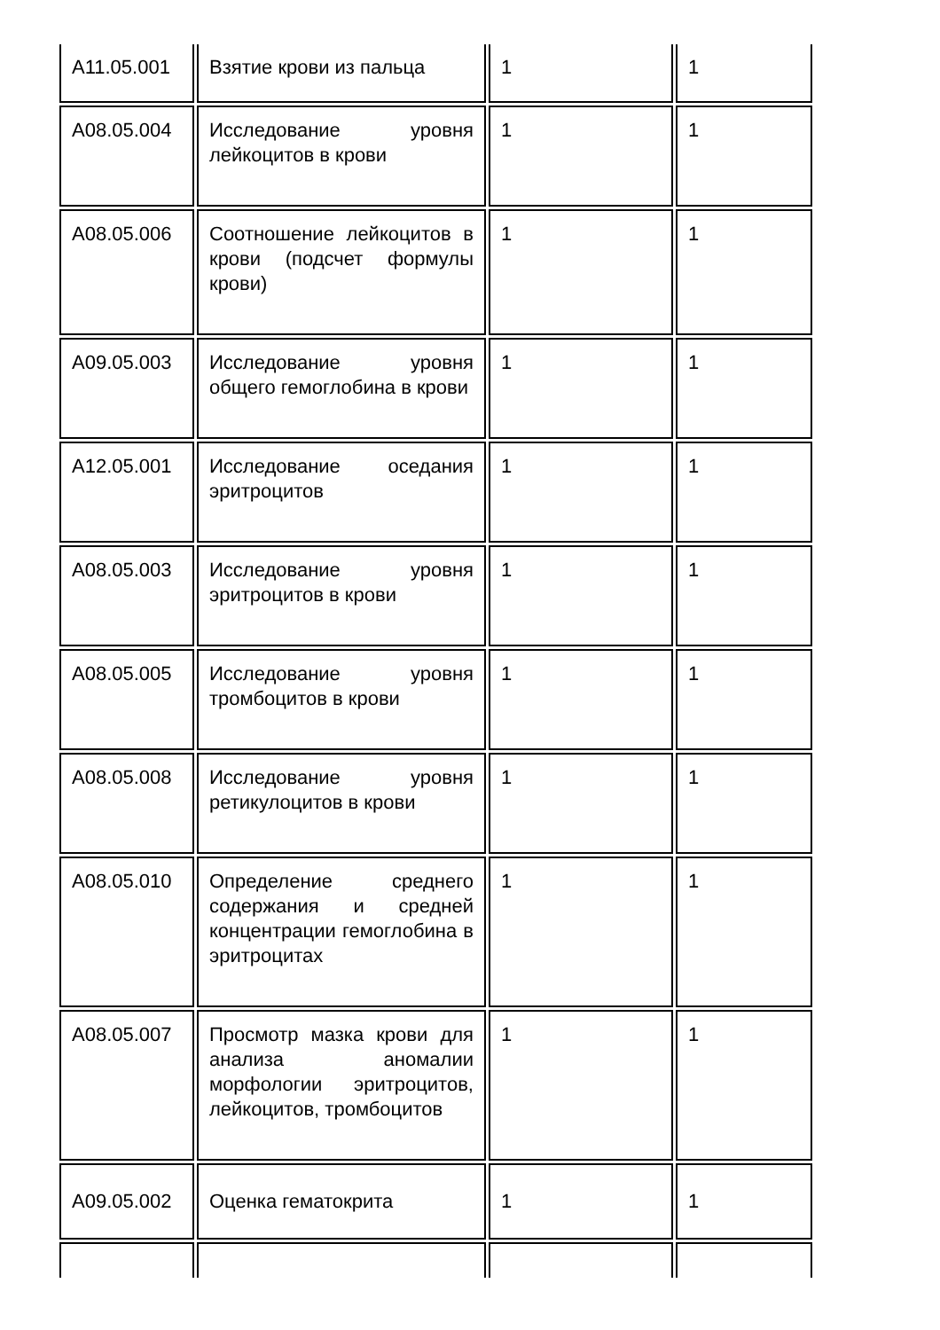| A11.05.001 | Взятие крови из пальца | 1 | 1 |
| A08.05.004 | Исследование уровня лейкоцитов в крови | 1 | 1 |
| A08.05.006 | Соотношение лейкоцитов в крови (подсчет формулы крови) | 1 | 1 |
| A09.05.003 | Исследование уровня общего гемоглобина в крови | 1 | 1 |
| A12.05.001 | Исследование оседания эритроцитов | 1 | 1 |
| A08.05.003 | Исследование уровня эритроцитов в крови | 1 | 1 |
| A08.05.005 | Исследование уровня тромбоцитов в крови | 1 | 1 |
| A08.05.008 | Исследование уровня ретикулоцитов в крови | 1 | 1 |
| A08.05.010 | Определение среднего содержания и средней концентрации гемоглобина в эритроцитах | 1 | 1 |
| A08.05.007 | Просмотр мазка крови для анализа аномалии морфологии эритроцитов, лейкоцитов, тромбоцитов | 1 | 1 |
| A09.05.002 | Оценка гематокрита | 1 | 1 |